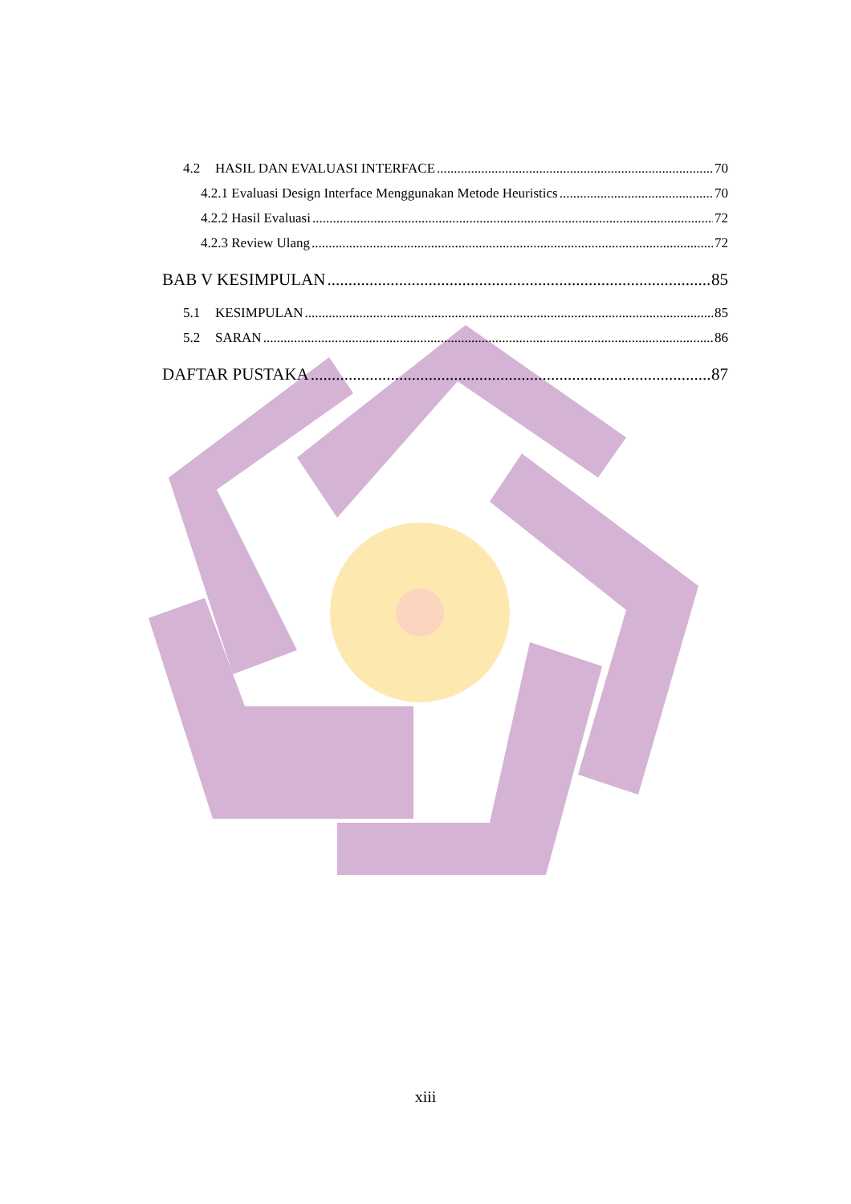4.2 HASIL DAN EVALUASI INTERFACE 70
4.2.1 Evaluasi Design Interface Menggunakan Metode Heuristics 70
4.2.2 Hasil Evaluasi 72
4.2.3 Review Ulang 72
BAB V KESIMPULAN 85
5.1 KESIMPULAN 85
5.2 SARAN 86
DAFTAR PUSTAKA 87
xiii